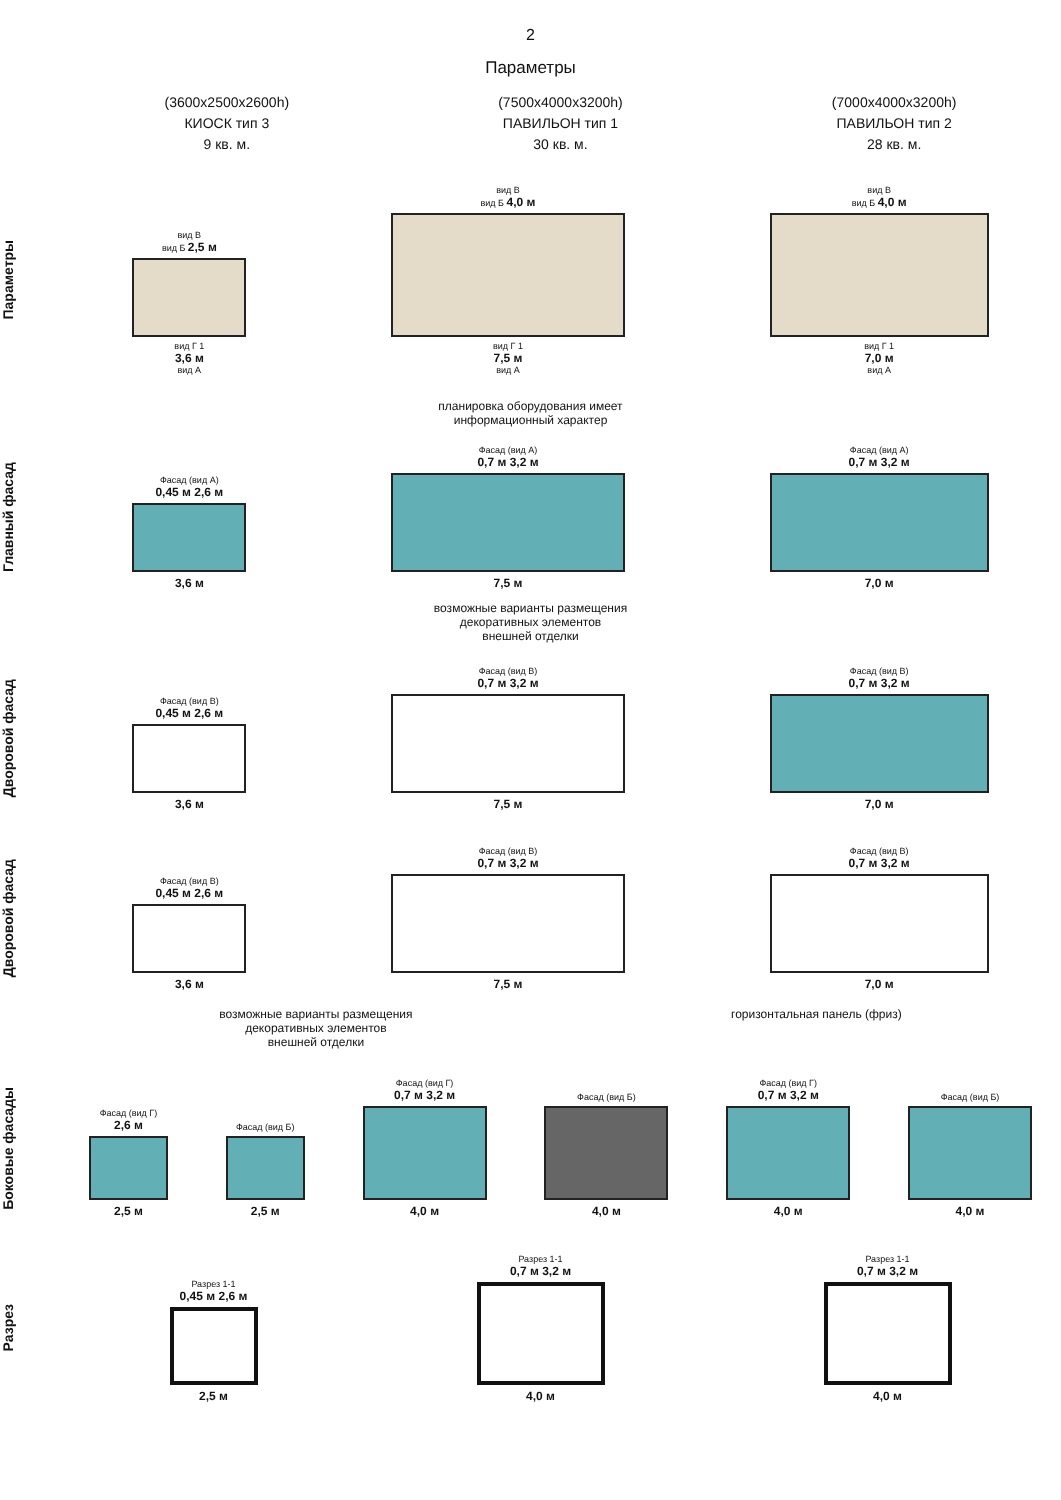2
Параметры
(3600x2500x2600h)
КИОСК тип 3
9 кв. м.
(7500x4000x3200h)
ПАВИЛЬОН тип 1
30 кв. м.
(7000x4000x3200h)
ПАВИЛЬОН тип 2
28 кв. м.
Параметры
вид В
вид Б 2,5 м
вид Г 1
3,6 м
вид А
вид В
вид Б 4,0 м
вид Г 1
7,5 м
вид А
вид В
вид Б 4,0 м
вид Г 1
7,0 м
вид А
планировка оборудования имеет
информационный характер
Главный фасад
Фасад (вид А)
0,45 м 2,6 м
3,6 м
Фасад (вид А)
0,7 м 3,2 м
7,5 м
Фасад (вид А)
0,7 м 3,2 м
7,0 м
возможные варианты размещения
декоративных элементов
внешней отделки
Дворовой фасад
Фасад (вид В)
0,45 м 2,6 м
3,6 м
Фасад (вид В)
0,7 м 3,2 м
7,5 м
Фасад (вид В)
0,7 м 3,2 м
7,0 м
Дворовой фасад
Фасад (вид В)
0,45 м 2,6 м
3,6 м
Фасад (вид В)
0,7 м 3,2 м
7,5 м
Фасад (вид В)
0,7 м 3,2 м
7,0 м
возможные варианты размещения
декоративных элементов
внешней отделки
горизонтальная панель (фриз)
Боковые фасады
Фасад (вид Г)
2,6 м
2,5 м
Фасад (вид Б)
2,5 м
Фасад (вид Г)
0,7 м 3,2 м
4,0 м
Фасад (вид Б)
4,0 м
Фасад (вид Г)
0,7 м 3,2 м
4,0 м
Фасад (вид Б)
4,0 м
Разрез
Разрез 1-1
0,45 м 2,6 м
2,5 м
Разрез 1-1
0,7 м 3,2 м
4,0 м
Разрез 1-1
0,7 м 3,2 м
4,0 м